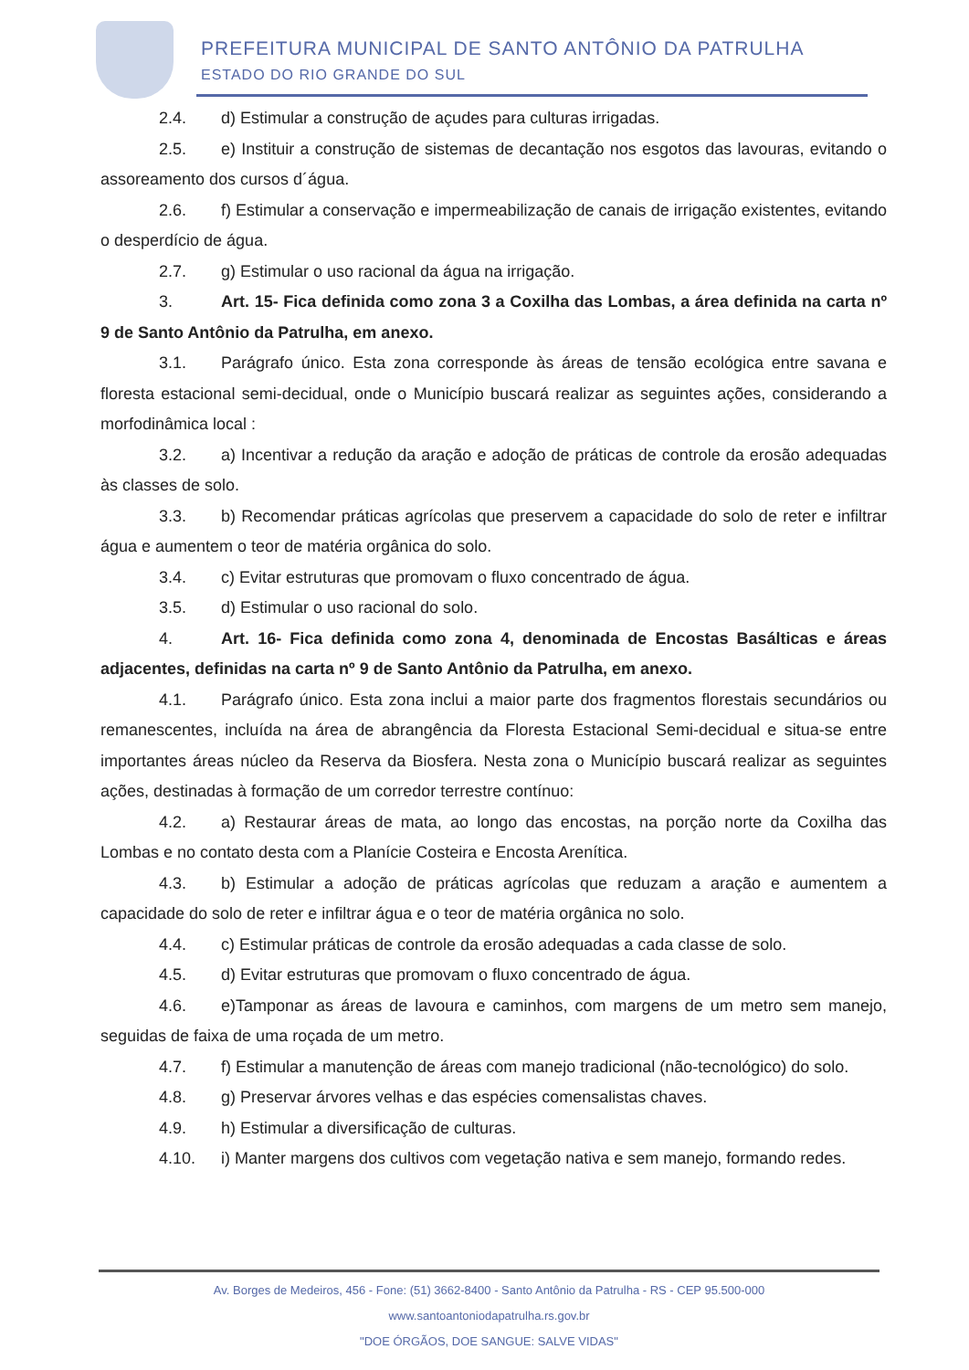PREFEITURA MUNICIPAL DE SANTO ANTÔNIO DA PATRULHA
ESTADO DO RIO GRANDE DO SUL
2.4. d) Estimular a construção de açudes para culturas irrigadas.
2.5. e) Instituir a construção de sistemas de decantação nos esgotos das lavouras, evitando o assoreamento dos cursos d´água.
2.6. f) Estimular a conservação e impermeabilização de canais de irrigação existentes, evitando o desperdício de água.
2.7. g) Estimular o uso racional da água na irrigação.
3. Art. 15- Fica definida como zona 3 a Coxilha das Lombas, a área definida na carta nº 9 de Santo Antônio da Patrulha, em anexo.
3.1. Parágrafo único. Esta zona corresponde às áreas de tensão ecológica entre savana e floresta estacional semi-decidual, onde o Município buscará realizar as seguintes ações, considerando a morfodinâmica local :
3.2. a) Incentivar a redução da aração e adoção de práticas de controle da erosão adequadas às classes de solo.
3.3. b) Recomendar práticas agrícolas que preservem a capacidade do solo de reter e infiltrar água e aumentem o teor de matéria orgânica do solo.
3.4. c) Evitar estruturas que promovam o fluxo concentrado de água.
3.5. d) Estimular o uso racional do solo.
4. Art. 16- Fica definida como zona 4, denominada de Encostas Basálticas e áreas adjacentes, definidas na carta nº 9 de Santo Antônio da Patrulha, em anexo.
4.1. Parágrafo único. Esta zona inclui a maior parte dos fragmentos florestais secundários ou remanescentes, incluída na área de abrangência da Floresta Estacional Semi-decidual e situa-se entre importantes áreas núcleo da Reserva da Biosfera. Nesta zona o Município buscará realizar as seguintes ações, destinadas à formação de um corredor terrestre contínuo:
4.2. a) Restaurar áreas de mata, ao longo das encostas, na porção norte da Coxilha das Lombas e no contato desta com a Planície Costeira e Encosta Arenítica.
4.3. b) Estimular a adoção de práticas agrícolas que reduzam a aração e aumentem a capacidade do solo de reter e infiltrar água e o teor de matéria orgânica no solo.
4.4. c) Estimular práticas de controle da erosão adequadas a cada classe de solo.
4.5. d) Evitar estruturas que promovam o fluxo concentrado de água.
4.6. e)Tamponar as áreas de lavoura e caminhos, com margens de um metro sem manejo, seguidas de faixa de uma roçada de um metro.
4.7. f) Estimular a manutenção de áreas com manejo tradicional (não-tecnológico) do solo.
4.8. g) Preservar árvores velhas e das espécies comensalistas chaves.
4.9. h) Estimular a diversificação de culturas.
4.10. i) Manter margens dos cultivos com vegetação nativa e sem manejo, formando redes.
Av. Borges de Medeiros, 456 - Fone: (51) 3662-8400 - Santo Antônio da Patrulha - RS - CEP 95.500-000
www.santoantoniodapatrulha.rs.gov.br
"DOE ÓRGÃOS, DOE SANGUE: SALVE VIDAS"